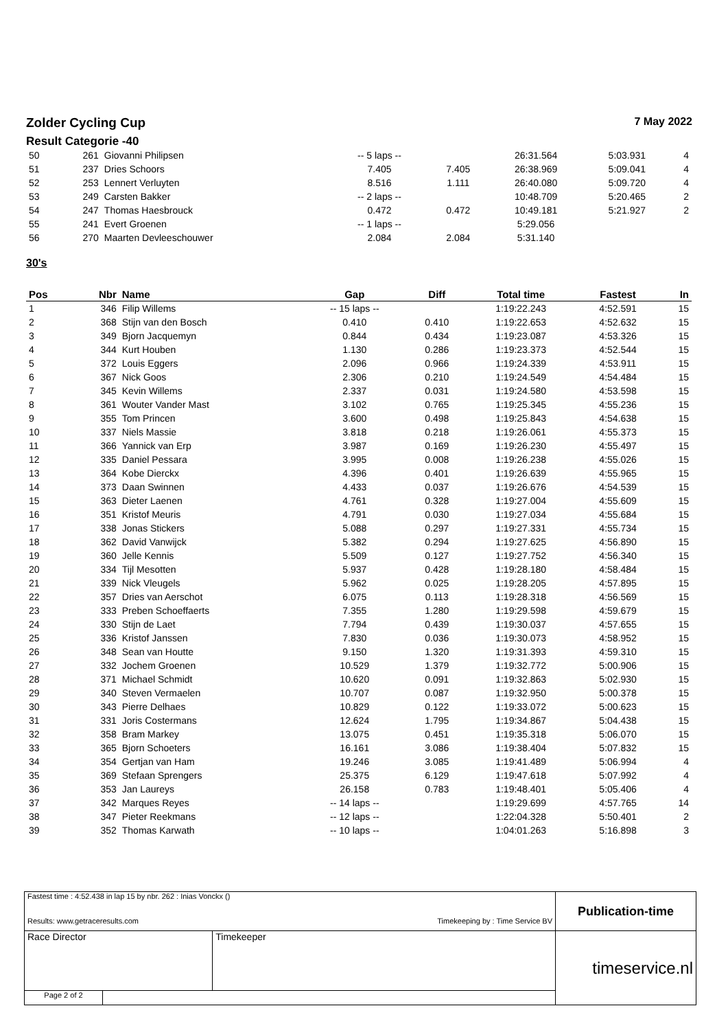Zolder Cycling Cup 7 May 2022
Result Categorie -40
| 50 | 261 | Giovanni Philipsen | -- 5 laps -- | | 26:31.564 | 5:03.931 | 4 |
| 51 | 237 | Dries Schoors | 7.405 | 7.405 | 26:38.969 | 5:09.041 | 4 |
| 52 | 253 | Lennert Verluyten | 8.516 | 1.111 | 26:40.080 | 5:09.720 | 4 |
| 53 | 249 | Carsten Bakker | -- 2 laps -- | | 10:48.709 | 5:20.465 | 2 |
| 54 | 247 | Thomas Haesbrouck | 0.472 | 0.472 | 10:49.181 | 5:21.927 | 2 |
| 55 | 241 | Evert Groenen | -- 1 laps -- | | 5:29.056 | | |
| 56 | 270 | Maarten Devleeschouwer | 2.084 | 2.084 | 5:31.140 | | |
30's
| Pos | Nbr | Name | Gap | Diff | Total time | Fastest | In |
| --- | --- | --- | --- | --- | --- | --- | --- |
| 1 | 346 | Filip Willems | -- 15 laps -- | | 1:19:22.243 | 4:52.591 | 15 |
| 2 | 368 | Stijn van den Bosch | 0.410 | 0.410 | 1:19:22.653 | 4:52.632 | 15 |
| 3 | 349 | Bjorn Jacquemyn | 0.844 | 0.434 | 1:19:23.087 | 4:53.326 | 15 |
| 4 | 344 | Kurt Houben | 1.130 | 0.286 | 1:19:23.373 | 4:52.544 | 15 |
| 5 | 372 | Louis Eggers | 2.096 | 0.966 | 1:19:24.339 | 4:53.911 | 15 |
| 6 | 367 | Nick Goos | 2.306 | 0.210 | 1:19:24.549 | 4:54.484 | 15 |
| 7 | 345 | Kevin Willems | 2.337 | 0.031 | 1:19:24.580 | 4:53.598 | 15 |
| 8 | 361 | Wouter Vander Mast | 3.102 | 0.765 | 1:19:25.345 | 4:55.236 | 15 |
| 9 | 355 | Tom Princen | 3.600 | 0.498 | 1:19:25.843 | 4:54.638 | 15 |
| 10 | 337 | Niels Massie | 3.818 | 0.218 | 1:19:26.061 | 4:55.373 | 15 |
| 11 | 366 | Yannick van Erp | 3.987 | 0.169 | 1:19:26.230 | 4:55.497 | 15 |
| 12 | 335 | Daniel Pessara | 3.995 | 0.008 | 1:19:26.238 | 4:55.026 | 15 |
| 13 | 364 | Kobe Dierckx | 4.396 | 0.401 | 1:19:26.639 | 4:55.965 | 15 |
| 14 | 373 | Daan Swinnen | 4.433 | 0.037 | 1:19:26.676 | 4:54.539 | 15 |
| 15 | 363 | Dieter Laenen | 4.761 | 0.328 | 1:19:27.004 | 4:55.609 | 15 |
| 16 | 351 | Kristof Meuris | 4.791 | 0.030 | 1:19:27.034 | 4:55.684 | 15 |
| 17 | 338 | Jonas Stickers | 5.088 | 0.297 | 1:19:27.331 | 4:55.734 | 15 |
| 18 | 362 | David Vanwijck | 5.382 | 0.294 | 1:19:27.625 | 4:56.890 | 15 |
| 19 | 360 | Jelle Kennis | 5.509 | 0.127 | 1:19:27.752 | 4:56.340 | 15 |
| 20 | 334 | Tijl Mesotten | 5.937 | 0.428 | 1:19:28.180 | 4:58.484 | 15 |
| 21 | 339 | Nick Vleugels | 5.962 | 0.025 | 1:19:28.205 | 4:57.895 | 15 |
| 22 | 357 | Dries van Aerschot | 6.075 | 0.113 | 1:19:28.318 | 4:56.569 | 15 |
| 23 | 333 | Preben Schoeffaerts | 7.355 | 1.280 | 1:19:29.598 | 4:59.679 | 15 |
| 24 | 330 | Stijn de Laet | 7.794 | 0.439 | 1:19:30.037 | 4:57.655 | 15 |
| 25 | 336 | Kristof Janssen | 7.830 | 0.036 | 1:19:30.073 | 4:58.952 | 15 |
| 26 | 348 | Sean van Houtte | 9.150 | 1.320 | 1:19:31.393 | 4:59.310 | 15 |
| 27 | 332 | Jochem Groenen | 10.529 | 1.379 | 1:19:32.772 | 5:00.906 | 15 |
| 28 | 371 | Michael Schmidt | 10.620 | 0.091 | 1:19:32.863 | 5:02.930 | 15 |
| 29 | 340 | Steven Vermaelen | 10.707 | 0.087 | 1:19:32.950 | 5:00.378 | 15 |
| 30 | 343 | Pierre Delhaes | 10.829 | 0.122 | 1:19:33.072 | 5:00.623 | 15 |
| 31 | 331 | Joris Costermans | 12.624 | 1.795 | 1:19:34.867 | 5:04.438 | 15 |
| 32 | 358 | Bram Markey | 13.075 | 0.451 | 1:19:35.318 | 5:06.070 | 15 |
| 33 | 365 | Bjorn Schoeters | 16.161 | 3.086 | 1:19:38.404 | 5:07.832 | 15 |
| 34 | 354 | Gertjan van Ham | 19.246 | 3.085 | 1:19:41.489 | 5:06.994 | 4 |
| 35 | 369 | Stefaan Sprengers | 25.375 | 6.129 | 1:19:47.618 | 5:07.992 | 4 |
| 36 | 353 | Jan Laureys | 26.158 | 0.783 | 1:19:48.401 | 5:05.406 | 4 |
| 37 | 342 | Marques Reyes | -- 14 laps -- | | 1:19:29.699 | 4:57.765 | 14 |
| 38 | 347 | Pieter Reekmans | -- 12 laps -- | | 1:22:04.328 | 5:50.401 | 2 |
| 39 | 352 | Thomas Karwath | -- 10 laps -- | | 1:04:01.263 | 5:16.898 | 3 |
| Fastest time : 4:52.438 in lap 15 by nbr. 262 : Inias Vonckx () | | | Publication-time |
| Results: www.getraceresults.com | | Timekeeping by : Time Service BV | |
| Race Director | | Timekeeper | timeservice.nl |
| Page 2 of 2 | | | |